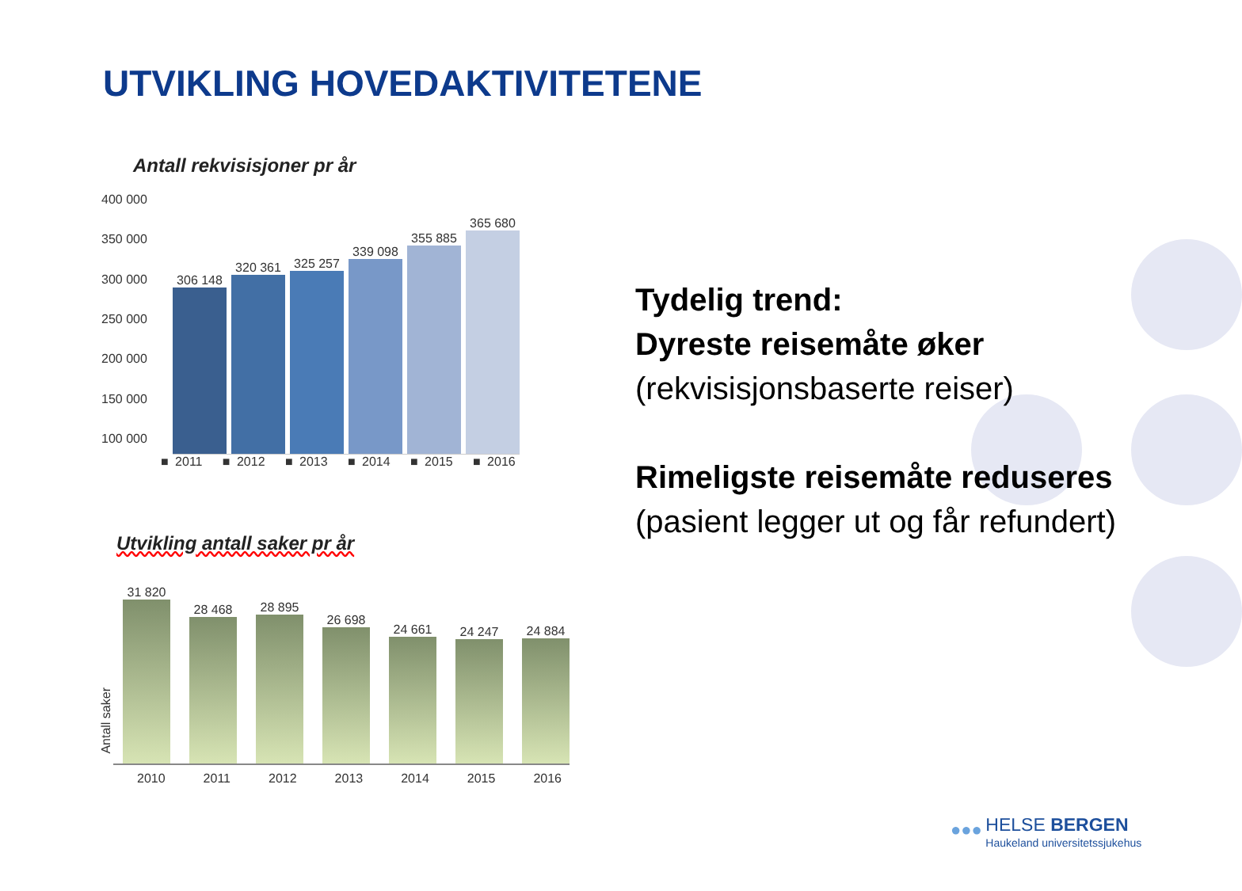UTVIKLING HOVEDAKTIVITETENE
Antall rekvisisjoner pr år
400 000
350 000
300 000
250 000
200 000
150 000
100 000
306 148
320 361
325 257
339 098
355 885
365 680
■ 2011 ■ 2012 ■ 2013 ■ 2014 ■ 2015 ■ 2016
Utvikling antall saker pr år
Antall saker
31 820
28 468
28 895
26 698
24 661
24 247
24 884
2010 2011 2012 2013 2014 2015 2016
Tydelig trend:
Dyreste reisemåte øker
(rekvisisjonsbaserte reiser)
Rimeligste reisemåte reduseres
(pasient legger ut og får refundert)
●●● HELSE BERGEN
Haukeland universitetssjukehus